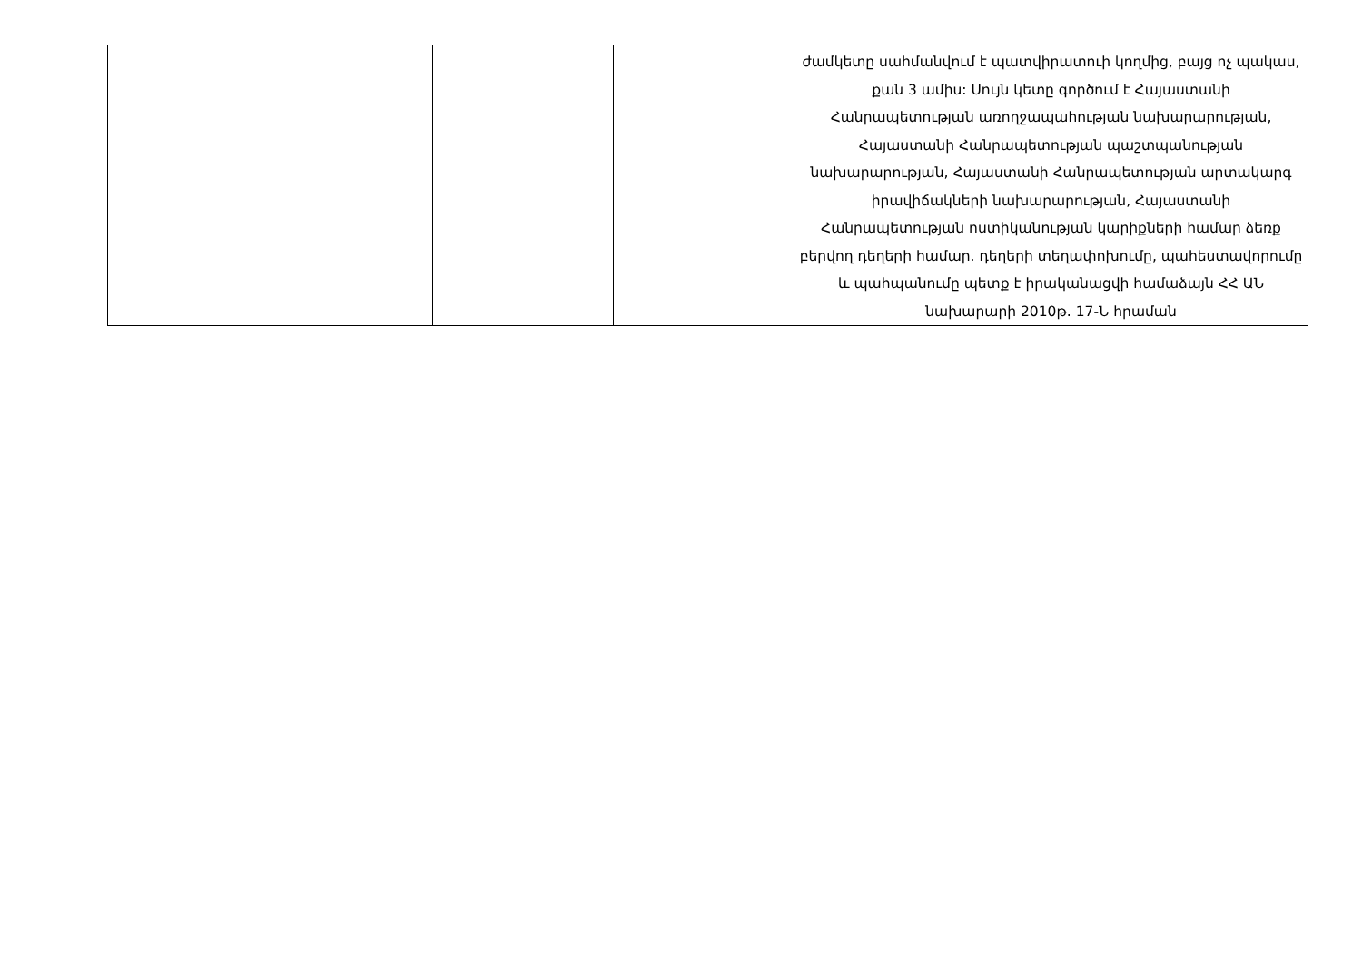| | | | | ժամկետը սահմանվում է պատվիրատուի կողմից, բայց ոչ պակաս, քան 3 ամիս: Սույն կետը գործում է Հայաստանի Հանրապետության առողջապահության նախարարության, Հայաստանի Հանրապետության պաշտպանության նախարարության, Հայաստանի Հանրապետության արտակարգ իրավիճակների նախարարության, Հայաստանի Հանրապետության ոստիկանության կարիքների համար ձեռք բերվող դեղերի համար. դեղերի տեղափոխումը, պահեստավորումը և պահպանումը պետք է իրականացվի համաձայն ՀՀ ԱՆ նախարարի 2010թ. 17-Ն հրաման |